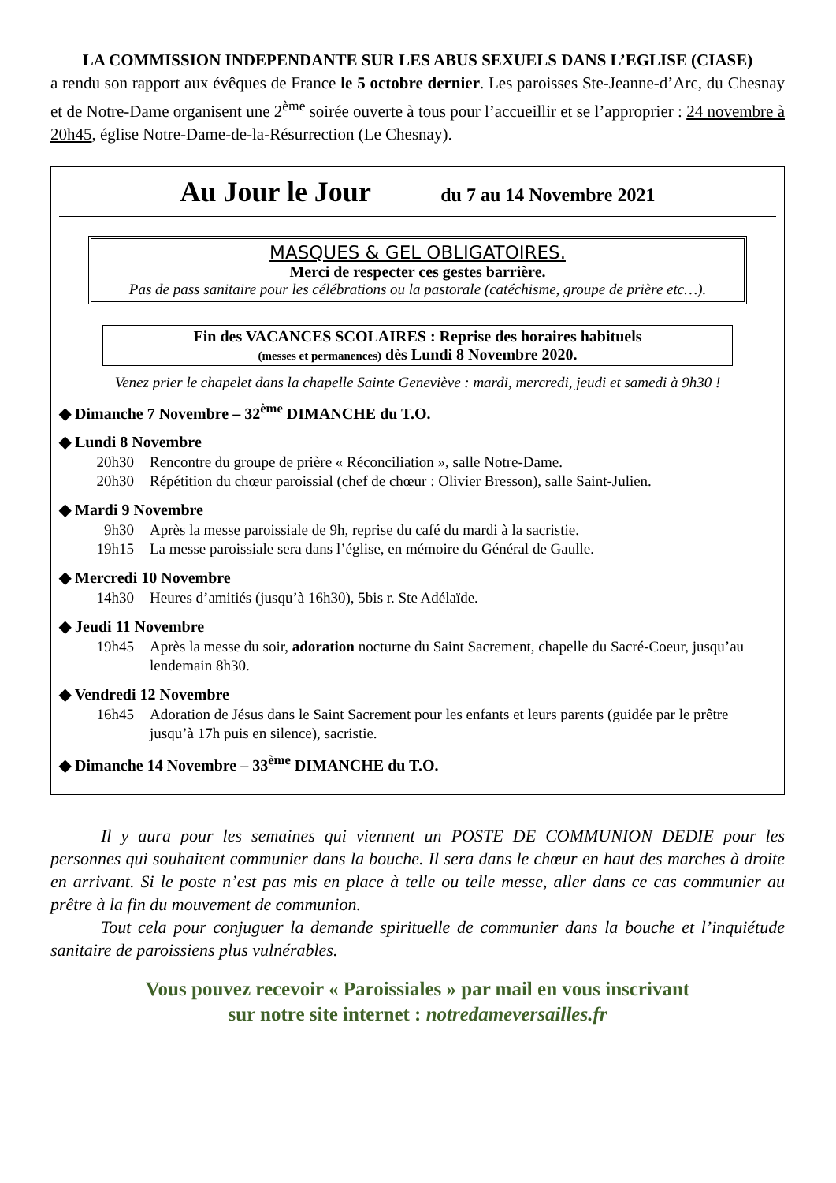LA COMMISSION INDEPENDANTE SUR LES ABUS SEXUELS DANS L’EGLISE (CIASE)
a rendu son rapport aux évêques de France le 5 octobre dernier. Les paroisses Ste-Jeanne-d’Arc, du Chesnay et de Notre-Dame organisent une 2<sup>ème</sup> soirée ouverte à tous pour l’accueillir et se l’approprier : 24 novembre à 20h45, église Notre-Dame-de-la-Résurrection (Le Chesnay).
Au Jour le Jour du 7 au 14 Novembre 2021
MASQUES & GEL OBLIGATOIRES.
Merci de respecter ces gestes barrière.
Pas de pass sanitaire pour les célébrations ou la pastorale (catéchisme, groupe de prière etc…).
Fin des VACANCES SCOLAIRES : Reprise des horaires habituels
(messes et permanences) dès Lundi 8 Novembre 2020.
Venez prier le chapelet dans la chapelle Sainte Geneviève : mardi, mercredi, jeudi et samedi à 9h30 !
◆ Dimanche 7 Novembre – 32<sup>ème</sup> DIMANCHE du T.O.
◆ Lundi 8 Novembre
20h30 Rencontre du groupe de prière « Réconciliation », salle Notre-Dame.
20h30 Répétition du chœur paroissial (chef de chœur : Olivier Bresson), salle Saint-Julien.
◆ Mardi 9 Novembre
9h30 Après la messe paroissiale de 9h, reprise du café du mardi à la sacristie.
19h15 La messe paroissiale sera dans l’église, en mémoire du Général de Gaulle.
◆ Mercredi 10 Novembre
14h30 Heures d’amitiés (jusqu’à 16h30), 5bis r. Ste Adélaïde.
◆ Jeudi 11 Novembre
19h45 Après la messe du soir, adoration nocturne du Saint Sacrement, chapelle du Sacré-Coeur, jusqu’au lendemain 8h30.
◆ Vendredi 12 Novembre
16h45 Adoration de Jésus dans le Saint Sacrement pour les enfants et leurs parents (guidée par le prêtre jusqu’à 17h puis en silence), sacristie.
◆ Dimanche 14 Novembre – 33<sup>ème</sup> DIMANCHE du T.O.
Il y aura pour les semaines qui viennent un POSTE DE COMMUNION DEDIE pour les personnes qui souhaitent communier dans la bouche. Il sera dans le chœur en haut des marches à droite en arrivant. Si le poste n’est pas mis en place à telle ou telle messe, aller dans ce cas communier au prêtre à la fin du mouvement de communion.
Tout cela pour conjuguer la demande spirituelle de communier dans la bouche et l’inquiétude sanitaire de paroissiens plus vulnérables.
Vous pouvez recevoir « Paroissiales » par mail en vous inscrivant
sur notre site internet : notredameversailles.fr